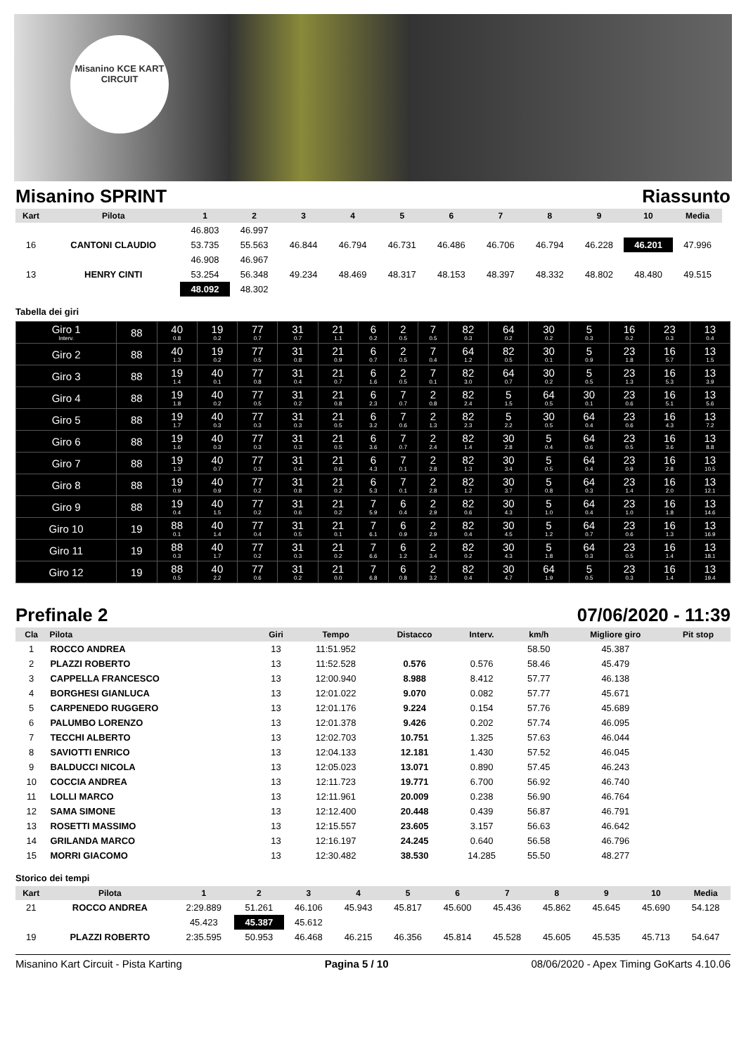Misanino KCE KART CIRCUIT
Misanino SPRINT Riassunto
| Kart | Pilota | 1 | 2 | 3 | 4 | 5 | 6 | 7 | 8 | 9 | 10 | Media | |
| --- | --- | --- | --- | --- | --- | --- | --- | --- | --- | --- | --- | --- | --- |
| | | 46.803 | 46.997 | | | | | | | | | | |
| 16 | CANTONI CLAUDIO | 53.735 | 55.563 | 46.844 | 46.794 | 46.731 | 46.486 | 46.706 | 46.794 | 46.228 | 46.201 | 47.996 | |
| | | 46.908 | 46.967 | | | | | | | | | | |
| 13 | HENRY CINTI | 53.254 | 56.348 | 49.234 | 48.469 | 48.317 | 48.153 | 48.397 | 48.332 | 48.802 | 48.480 | 49.515 | |
| | | 48.092 | 48.302 | | | | | | | | | | |
Tabella dei giri
| Giro 1 Interv. | 88 | 40 0.8 | 19 0.2 | 77 0.7 | 31 0.7 | 21 1.1 | 6 0.2 | 2 0.5 | 7 0.5 | 82 0.3 | 64 0.2 | 30 0.2 | 5 0.3 | 16 0.2 | 23 0.3 | 13 0.4 |
| Giro 2 | 88 | 40 1.3 | 19 0.2 | 77 0.5 | 31 0.8 | 21 0.9 | 6 0.7 | 2 0.5 | 7 0.4 | 64 1.2 | 82 0.5 | 30 0.1 | 5 0.9 | 23 1.8 | 16 5.7 | 13 1.5 |
| Giro 3 | 88 | 19 1.4 | 40 0.1 | 77 0.8 | 31 0.4 | 21 0.7 | 6 1.6 | 2 0.5 | 7 0.1 | 82 3.0 | 64 0.7 | 30 0.2 | 5 0.5 | 23 1.3 | 16 5.3 | 13 3.9 |
| Giro 4 | 88 | 19 1.8 | 40 0.2 | 77 0.5 | 31 0.2 | 21 0.8 | 6 2.3 | 7 0.7 | 2 0.8 | 82 2.4 | 5 1.5 | 64 0.5 | 30 0.1 | 23 0.6 | 16 5.1 | 13 5.6 |
| Giro 5 | 88 | 19 1.7 | 40 0.3 | 77 0.3 | 31 0.3 | 21 0.5 | 6 3.2 | 7 0.6 | 2 1.3 | 82 2.3 | 5 2.2 | 30 0.5 | 64 0.4 | 23 0.6 | 16 4.3 | 13 7.2 |
| Giro 6 | 88 | 19 1.6 | 40 0.3 | 77 0.3 | 31 0.3 | 21 0.5 | 6 3.6 | 7 0.7 | 2 2.4 | 82 1.4 | 30 2.8 | 5 0.4 | 64 0.6 | 23 0.5 | 16 3.6 | 13 8.8 |
| Giro 7 | 88 | 19 1.3 | 40 0.7 | 77 0.3 | 31 0.4 | 21 0.6 | 6 4.3 | 7 0.1 | 2 2.8 | 82 1.3 | 30 3.4 | 5 0.5 | 64 0.4 | 23 0.9 | 16 2.8 | 13 10.5 |
| Giro 8 | 88 | 19 0.9 | 40 0.9 | 77 0.2 | 31 0.8 | 21 0.2 | 6 5.3 | 7 0.1 | 2 2.8 | 82 1.2 | 30 3.7 | 5 0.8 | 64 0.3 | 23 1.4 | 16 2.0 | 13 12.1 |
| Giro 9 | 88 | 19 0.4 | 40 1.5 | 77 0.2 | 31 0.6 | 21 0.2 | 7 5.9 | 6 0.4 | 2 2.9 | 82 0.6 | 30 4.3 | 5 1.0 | 64 0.4 | 23 1.0 | 16 1.8 | 13 14.6 |
| Giro 10 | 19 | 88 0.1 | 40 1.4 | 77 0.4 | 31 0.5 | 21 0.1 | 7 6.1 | 6 0.9 | 2 2.9 | 82 0.4 | 30 4.5 | 5 1.2 | 64 0.7 | 23 0.6 | 16 1.3 | 13 16.9 |
| Giro 11 | 19 | 88 0.3 | 40 1.7 | 77 0.2 | 31 0.3 | 21 0.2 | 7 6.6 | 6 1.2 | 2 3.4 | 82 0.2 | 30 4.3 | 5 1.8 | 64 0.3 | 23 0.5 | 16 1.4 | 13 18.1 |
| Giro 12 | 19 | 88 0.5 | 40 2.2 | 77 0.6 | 31 0.2 | 21 0.0 | 7 6.8 | 6 0.8 | 2 3.2 | 82 0.4 | 30 4.7 | 64 1.9 | 5 0.5 | 23 0.3 | 16 1.4 | 13 19.4 |
Prefinale 2 07/06/2020 - 11:39
| Cla | Pilota | Giri | Tempo | Distacco | Interv. | km/h | Migliore giro | Pit stop |
| --- | --- | --- | --- | --- | --- | --- | --- | --- |
| 1 | ROCCO ANDREA | 13 | 11:51.952 | | | 58.50 | 45.387 | |
| 2 | PLAZZI ROBERTO | 13 | 11:52.528 | 0.576 | 0.576 | 58.46 | 45.479 | |
| 3 | CAPPELLA FRANCESCO | 13 | 12:00.940 | 8.988 | 8.412 | 57.77 | 46.138 | |
| 4 | BORGHESI GIANLUCA | 13 | 12:01.022 | 9.070 | 0.082 | 57.77 | 45.671 | |
| 5 | CARPENEDO RUGGERO | 13 | 12:01.176 | 9.224 | 0.154 | 57.76 | 45.689 | |
| 6 | PALUMBO LORENZO | 13 | 12:01.378 | 9.426 | 0.202 | 57.74 | 46.095 | |
| 7 | TECCHI ALBERTO | 13 | 12:02.703 | 10.751 | 1.325 | 57.63 | 46.044 | |
| 8 | SAVIOTTI ENRICO | 13 | 12:04.133 | 12.181 | 1.430 | 57.52 | 46.045 | |
| 9 | BALDUCCI NICOLA | 13 | 12:05.023 | 13.071 | 0.890 | 57.45 | 46.243 | |
| 10 | COCCIA ANDREA | 13 | 12:11.723 | 19.771 | 6.700 | 56.92 | 46.740 | |
| 11 | LOLLI MARCO | 13 | 12:11.961 | 20.009 | 0.238 | 56.90 | 46.764 | |
| 12 | SAMA SIMONE | 13 | 12:12.400 | 20.448 | 0.439 | 56.87 | 46.791 | |
| 13 | ROSETTI MASSIMO | 13 | 12:15.557 | 23.605 | 3.157 | 56.63 | 46.642 | |
| 14 | GRILANDA MARCO | 13 | 12:16.197 | 24.245 | 0.640 | 56.58 | 46.796 | |
| 15 | MORRI GIACOMO | 13 | 12:30.482 | 38.530 | 14.285 | 55.50 | 48.277 | |
Storico dei tempi
| Kart | Pilota | 1 | 2 | 3 | 4 | 5 | 6 | 7 | 8 | 9 | 10 | Media |
| --- | --- | --- | --- | --- | --- | --- | --- | --- | --- | --- | --- | --- |
| 21 | ROCCO ANDREA | 2:29.889 | 51.261 | 46.106 | 45.943 | 45.817 | 45.600 | 45.436 | 45.862 | 45.645 | 45.690 | 54.128 |
| | | 45.423 | 45.387 | 45.612 | | | | | | | | |
| 19 | PLAZZI ROBERTO | 2:35.595 | 50.953 | 46.468 | 46.215 | 46.356 | 45.814 | 45.528 | 45.605 | 45.535 | 45.713 | 54.647 |
Misanino Kart Circuit - Pista Karting Pagina 5 / 10 08/06/2020 - Apex Timing GoKarts 4.10.06